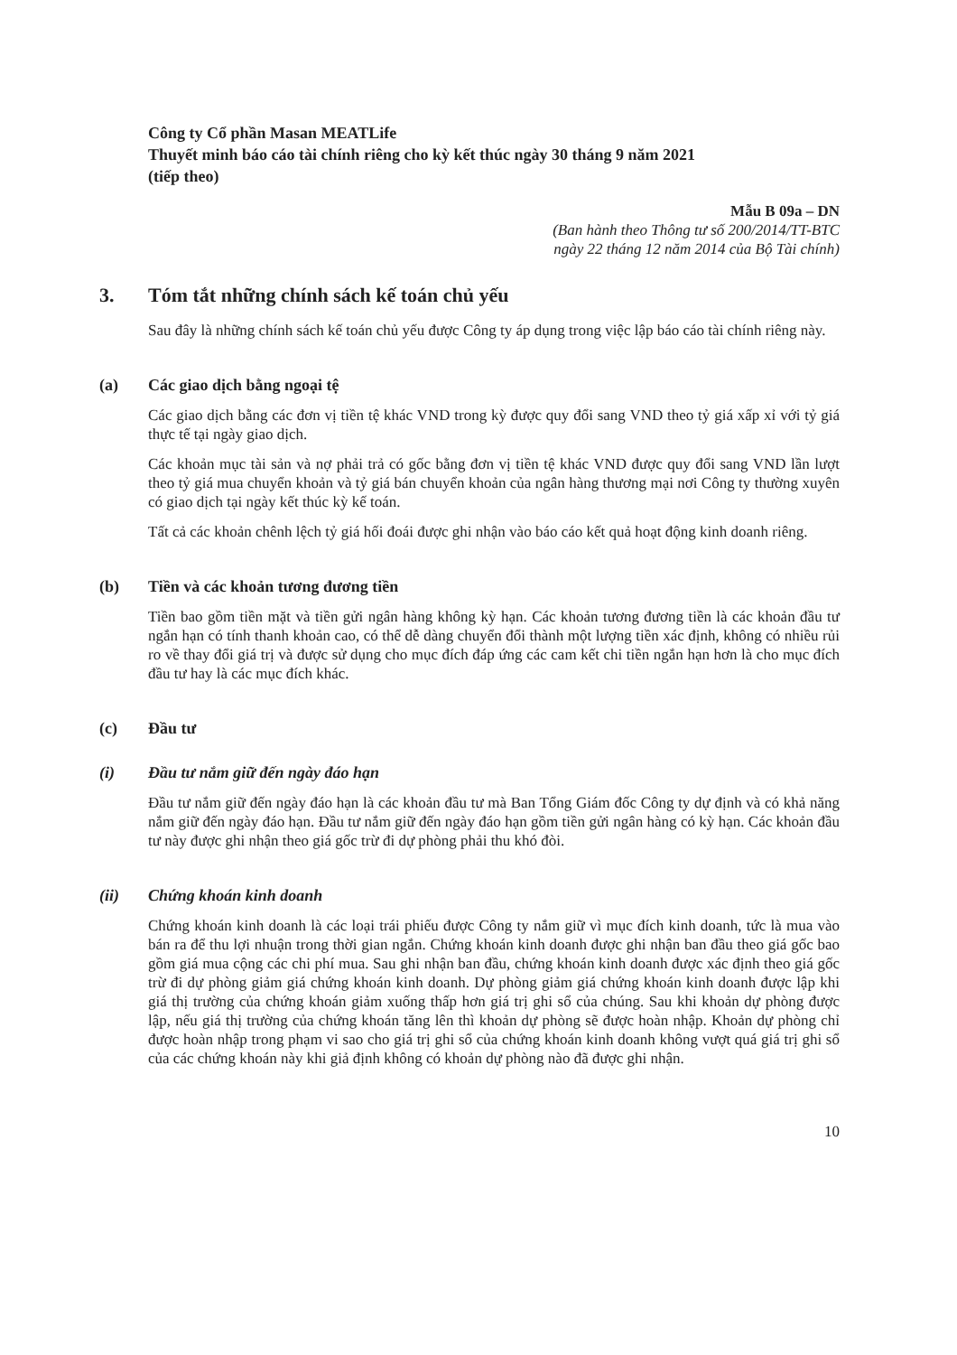Công ty Cổ phần Masan MEATLife
Thuyết minh báo cáo tài chính riêng cho kỳ kết thúc ngày 30 tháng 9 năm 2021
(tiếp theo)
Mẫu B 09a – DN
(Ban hành theo Thông tư số 200/2014/TT-BTC
ngày 22 tháng 12 năm 2014 của Bộ Tài chính)
3. Tóm tắt những chính sách kế toán chủ yếu
Sau đây là những chính sách kế toán chủ yếu được Công ty áp dụng trong việc lập báo cáo tài chính riêng này.
(a) Các giao dịch bằng ngoại tệ
Các giao dịch bằng các đơn vị tiền tệ khác VND trong kỳ được quy đổi sang VND theo tỷ giá xấp xỉ với tỷ giá thực tế tại ngày giao dịch.
Các khoản mục tài sản và nợ phải trả có gốc bằng đơn vị tiền tệ khác VND được quy đổi sang VND lần lượt theo tỷ giá mua chuyển khoản và tỷ giá bán chuyển khoản của ngân hàng thương mại nơi Công ty thường xuyên có giao dịch tại ngày kết thúc kỳ kế toán.
Tất cả các khoản chênh lệch tỷ giá hối đoái được ghi nhận vào báo cáo kết quả hoạt động kinh doanh riêng.
(b) Tiền và các khoản tương đương tiền
Tiền bao gồm tiền mặt và tiền gửi ngân hàng không kỳ hạn. Các khoản tương đương tiền là các khoản đầu tư ngắn hạn có tính thanh khoản cao, có thể dễ dàng chuyển đổi thành một lượng tiền xác định, không có nhiều rủi ro về thay đổi giá trị và được sử dụng cho mục đích đáp ứng các cam kết chi tiền ngắn hạn hơn là cho mục đích đầu tư hay là các mục đích khác.
(c) Đầu tư
(i) Đầu tư nắm giữ đến ngày đáo hạn
Đầu tư nắm giữ đến ngày đáo hạn là các khoản đầu tư mà Ban Tổng Giám đốc Công ty dự định và có khả năng nắm giữ đến ngày đáo hạn. Đầu tư nắm giữ đến ngày đáo hạn gồm tiền gửi ngân hàng có kỳ hạn. Các khoản đầu tư này được ghi nhận theo giá gốc trừ đi dự phòng phải thu khó đòi.
(ii) Chứng khoán kinh doanh
Chứng khoán kinh doanh là các loại trái phiếu được Công ty nắm giữ vì mục đích kinh doanh, tức là mua vào bán ra để thu lợi nhuận trong thời gian ngắn. Chứng khoán kinh doanh được ghi nhận ban đầu theo giá gốc bao gồm giá mua cộng các chi phí mua. Sau ghi nhận ban đầu, chứng khoán kinh doanh được xác định theo giá gốc trừ đi dự phòng giảm giá chứng khoán kinh doanh. Dự phòng giảm giá chứng khoán kinh doanh được lập khi giá thị trường của chứng khoán giảm xuống thấp hơn giá trị ghi sổ của chúng. Sau khi khoản dự phòng được lập, nếu giá thị trường của chứng khoán tăng lên thì khoản dự phòng sẽ được hoàn nhập. Khoản dự phòng chỉ được hoàn nhập trong phạm vi sao cho giá trị ghi sổ của chứng khoán kinh doanh không vượt quá giá trị ghi sổ của các chứng khoán này khi giả định không có khoản dự phòng nào đã được ghi nhận.
10